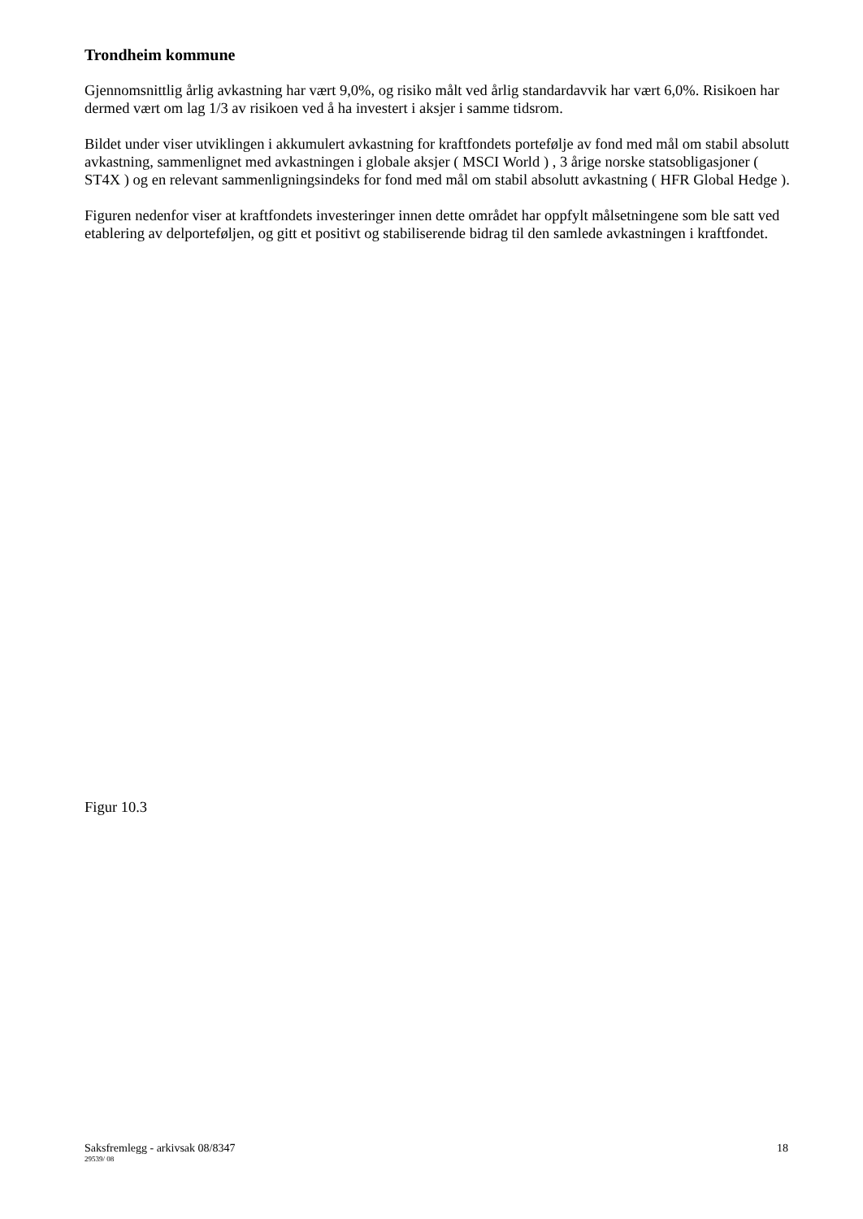Trondheim kommune
Gjennomsnittlig årlig avkastning har vært 9,0%, og risiko målt ved årlig standardavvik har vært 6,0%. Risikoen har dermed vært om lag 1/3 av risikoen ved å ha investert i aksjer i samme tidsrom.
Bildet under viser utviklingen i akkumulert avkastning for kraftfondets portefølje av fond med mål om stabil absolutt avkastning, sammenlignet med avkastningen i globale aksjer ( MSCI World ) , 3 årige norske statsobligasjoner ( ST4X ) og en relevant sammenligningsindeks for fond med mål om stabil absolutt avkastning ( HFR Global Hedge ).
Figuren nedenfor viser at kraftfondets investeringer innen dette området har oppfylt målsetningene som ble satt ved etablering av delporteføljen, og gitt et positivt og stabiliserende bidrag til den samlede avkastningen i kraftfondet.
Figur 10.3
Saksfremlegg - arkivsak 08/8347
18
29539/ 08